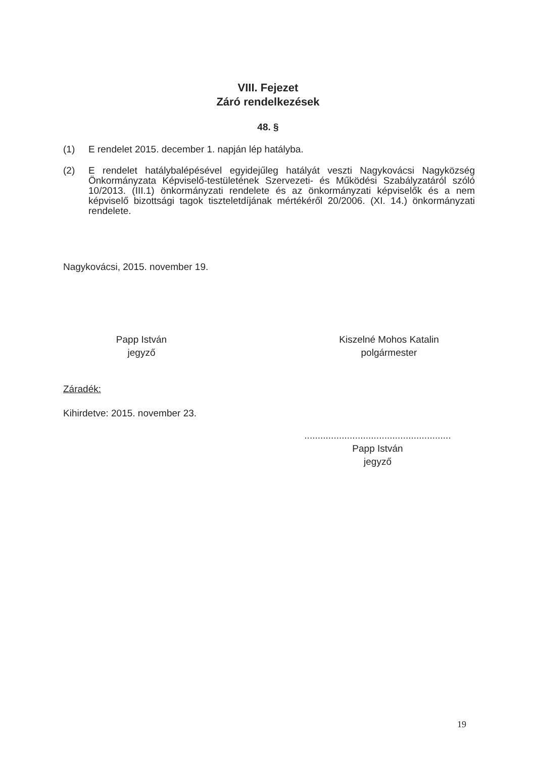VIII. Fejezet
Záró rendelkezések
48. §
(1) E rendelet 2015. december 1. napján lép hatályba.
(2) E rendelet hatálybalépésével egyidejűleg hatályát veszti Nagykovácsi Nagyközség Önkormányzata Képviselő-testületének Szervezeti- és Működési Szabályzatáról szóló 10/2013. (III.1) önkormányzati rendelete és az önkormányzati képviselők és a nem képviselő bizottsági tagok tiszteletdíjának mértékéről 20/2006. (XI. 14.) önkormányzati rendelete.
Nagykovácsi, 2015. november 19.
Papp István
jegyző
Kiszelné Mohos Katalin
polgármester
Záradék:
Kihirdetve: 2015. november 23.
.......................................................
Papp István
jegyző
19